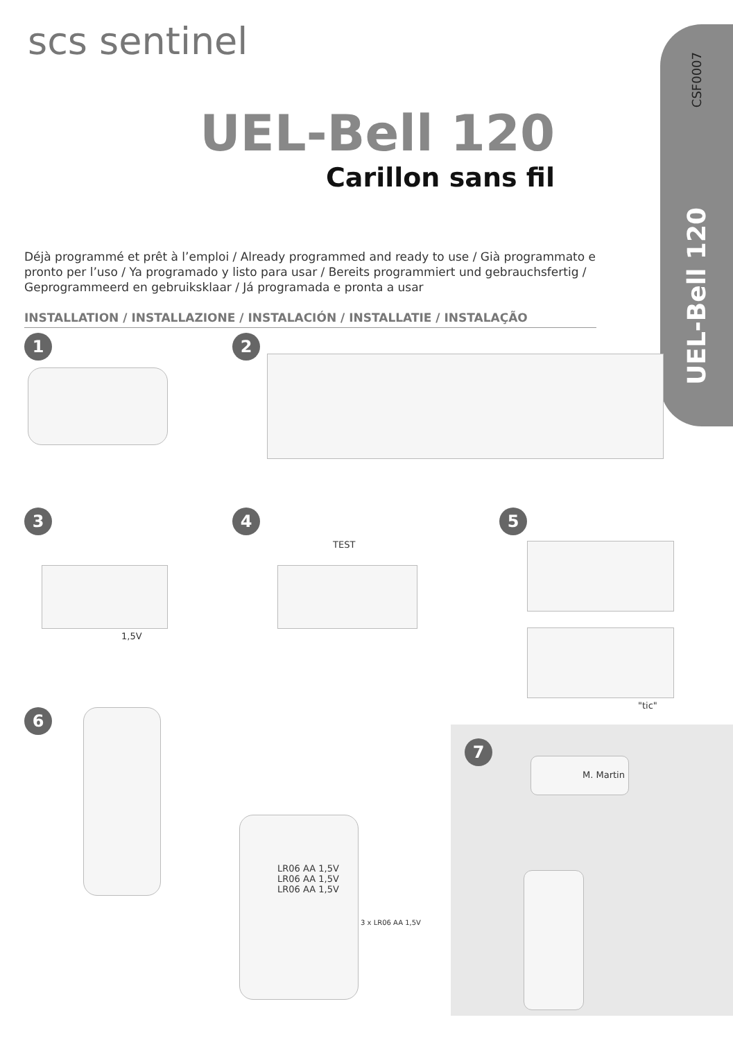CSF0007
UEL-Bell 120
scs sentinel
UEL-Bell 120
Carillon sans fil
Déjà programmé et prêt à l’emploi / Already programmed and ready to use / Già programmato e pronto per l’uso / Ya programado y listo para usar / Bereits programmiert und gebrauchsfertig / Geprogrammeerd en gebruiksklaar / Já programada e pronta a usar
INSTALLATION / INSTALLAZIONE / INSTALACIÓN / INSTALLATIE / INSTALAÇÃO
1 2
3
1,5V
4
TEST
5
"tic"
6
LR06 AA 1,5V
LR06 AA 1,5V
LR06 AA 1,5V
3 x LR06 AA 1,5V
7
M. Martin